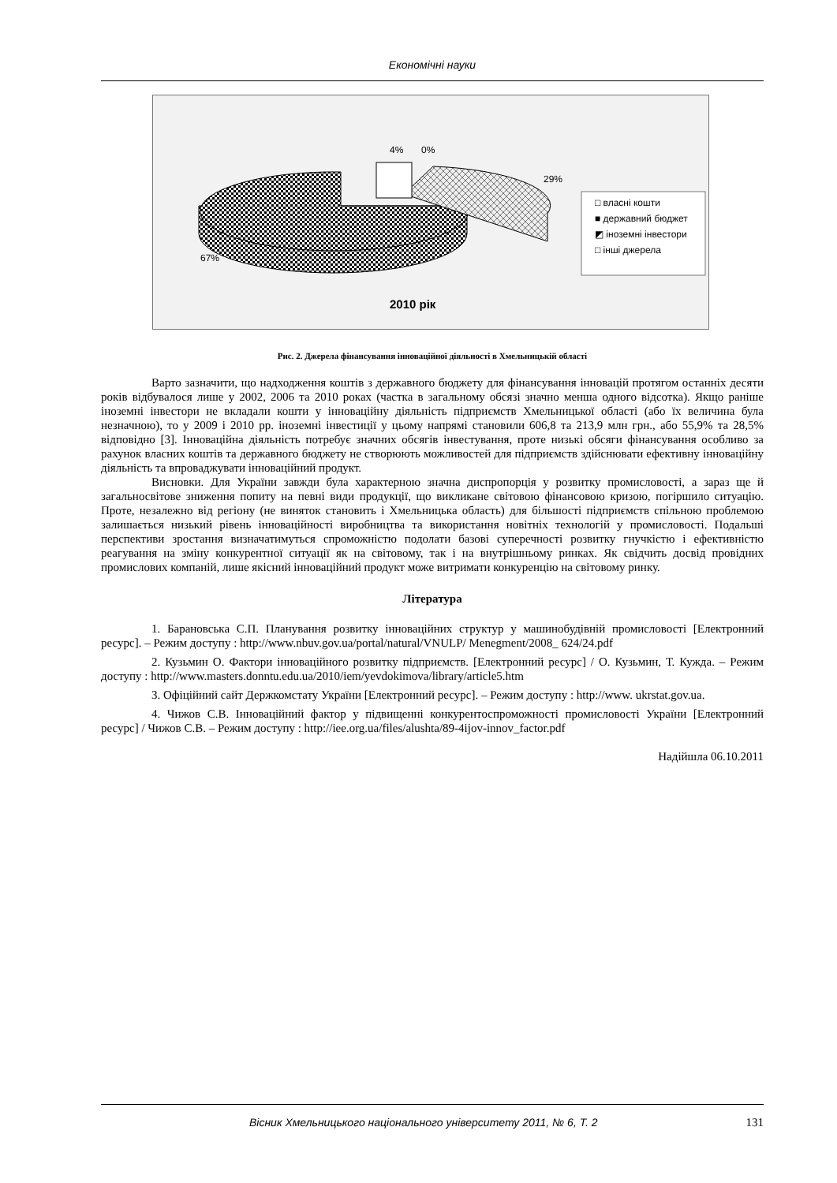Економічні науки
4%
0%
29%
67%
□ власні кошти
■ державний бюджет
◩ іноземні інвестори
□ інші джерела
2010 рік
Рис. 2. Джерела фінансування інноваційної діяльності в Хмельницькій області
Варто зазначити, що надходження коштів з державного бюджету для фінансування інновацій протягом останніх десяти років відбувалося лише у 2002, 2006 та 2010 роках (частка в загальному обсязі значно менша одного відсотка). Якщо раніше іноземні інвестори не вкладали кошти у інноваційну діяльність підприємств Хмельницької області (або їх величина була незначною), то у 2009 і 2010 рр. іноземні інвестиції у цьому напрямі становили 606,8 та 213,9 млн грн., або 55,9% та 28,5% відповідно [3]. Інноваційна діяльність потребує значних обсягів інвестування, проте низькі обсяги фінансування особливо за рахунок власних коштів та державного бюджету не створюють можливостей для підприємств здійснювати ефективну інноваційну діяльність та впроваджувати інноваційний продукт.
Висновки. Для України завжди була характерною значна диспропорція у розвитку промисловості, а зараз ще й загальносвітове зниження попиту на певні види продукції, що викликане світовою фінансовою кризою, погіршило ситуацію. Проте, незалежно від регіону (не виняток становить і Хмельницька область) для більшості підприємств спільною проблемою залишається низький рівень інноваційності виробництва та використання новітніх технологій у промисловості. Подальші перспективи зростання визначатимуться спроможністю подолати базові суперечності розвитку гнучкістю і ефективністю реагування на зміну конкурентної ситуації як на світовому, так і на внутрішньому ринках. Як свідчить досвід провідних промислових компаній, лише якісний інноваційний продукт може витримати конкуренцію на світовому ринку.
Література
1. Барановська С.П. Планування розвитку інноваційних структур у машинобудівній промисловості [Електронний ресурс]. – Режим доступу : http://www.nbuv.gov.ua/portal/natural/VNULP/ Menegment/2008_ 624/24.pdf
2. Кузьмин О. Фактори інноваційного розвитку підприємств. [Електронний ресурс] / О. Кузьмин, Т. Кужда. – Режим доступу : http://www.masters.donntu.edu.ua/2010/iem/yevdokimova/library/article5.htm
3. Офіційний сайт Держкомстату України [Електронний ресурс]. – Режим доступу : http://www. ukrstat.gov.ua.
4. Чижов С.В. Інноваційний фактор у підвищенні конкурентоспроможності промисловості України [Електронний ресурс] / Чижов С.В. – Режим доступу : http://iee.org.ua/files/alushta/89-4ijov-innov_factor.pdf
Надійшла 06.10.2011
Вісник Хмельницького національного університету 2011, № 6, Т. 2 131